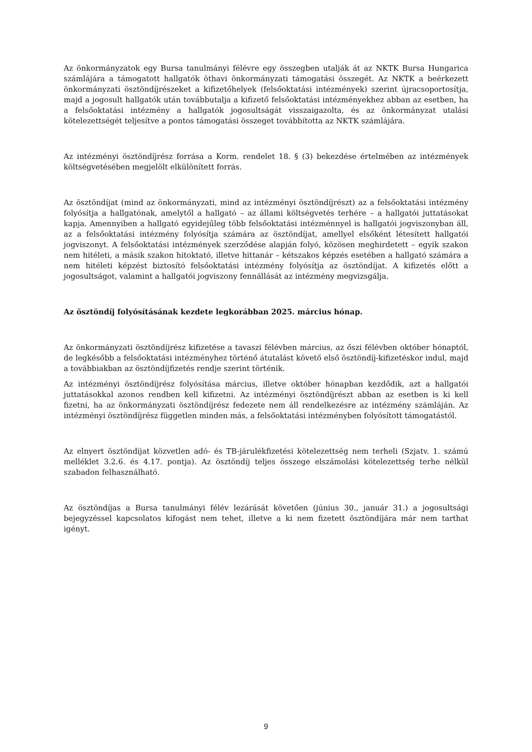Az önkormányzatok egy Bursa tanulmányi félévre egy összegben utalják át az NKTK Bursa Hungarica számlájára a támogatott hallgatók öthavi önkormányzati támogatási összegét. Az NKTK a beérkezett önkormányzati ösztöndíjrészeket a kifizetőhelyek (felsőoktatási intézmények) szerint újracsoportosítja, majd a jogosult hallgatók után továbbutalja a kifizető felsőoktatási intézményekhez abban az esetben, ha a felsőoktatási intézmény a hallgatók jogosultságát visszaigazolta, és az önkormányzat utalási kötelezettségét teljesítve a pontos támogatási összeget továbbította az NKTK számlájára.
Az intézményi ösztöndíjrész forrása a Korm. rendelet 18. § (3) bekezdése értelmében az intézmények költségvetésében megjelölt elkülönített forrás.
Az ösztöndíjat (mind az önkormányzati, mind az intézményi ösztöndíjrészt) az a felsőoktatási intézmény folyósítja a hallgatónak, amelytől a hallgató – az állami költségvetés terhére – a hallgatói juttatásokat kapja. Amennyiben a hallgató egyidejűleg több felsőoktatási intézménnyel is hallgatói jogviszonyban áll, az a felsőoktatási intézmény folyósítja számára az ösztöndíjat, amellyel elsőként létesített hallgatói jogviszonyt. A felsőoktatási intézmények szerződése alapján folyó, közösen meghirdetett – egyik szakon nem hitéleti, a másik szakon hitoktató, illetve hittanár – kétszakos képzés esetében a hallgató számára a nem hitéleti képzést biztosító felsőoktatási intézmény folyósítja az ösztöndíjat. A kifizetés előtt a jogosultságot, valamint a hallgatói jogviszony fennállását az intézmény megvizsgálja.
Az ösztöndíj folyósításának kezdete legkorábban 2025. március hónap.
Az önkormányzati ösztöndíjrész kifizetése a tavaszi félévben március, az őszi félévben október hónaptól, de legkésőbb a felsőoktatási intézményhez történő átutalást követő első ösztöndíj-kifizetéskor indul, majd a továbbiakban az ösztöndíjfizetés rendje szerint történik.
Az intézményi ösztöndíjrész folyósítása március, illetve október hónapban kezdődik, azt a hallgatói juttatásokkal azonos rendben kell kifizetni. Az intézményi ösztöndíjrészt abban az esetben is ki kell fizetni, ha az önkormányzati ösztöndíjrész fedezete nem áll rendelkezésre az intézmény számláján. Az intézményi ösztöndíjrész független minden más, a felsőoktatási intézményben folyósított támogatástól.
Az elnyert ösztöndíjat közvetlen adó- és TB-járulékfizetési kötelezettség nem terheli (Szjatv. 1. számú melléklet 3.2.6. és 4.17. pontja). Az ösztöndíj teljes összege elszámolási kötelezettség terhe nélkül szabadon felhasználható.
Az ösztöndíjas a Bursa tanulmányi félév lezárását követően (június 30., január 31.) a jogosultsági bejegyzéssel kapcsolatos kifogást nem tehet, illetve a ki nem fizetett ösztöndíjára már nem tarthat igényt.
9